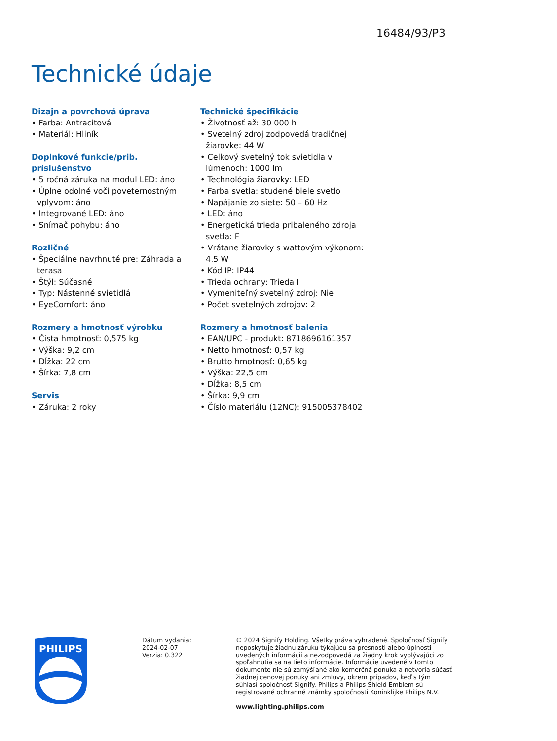16484/93/P3
Technické údaje
Dizajn a povrchová úprava
• Farba: Antracitová
• Materiál: Hliník
Doplnkové funkcie/prib. príslušenstvo
• 5 ročná záruka na modul LED: áno
• Úplne odolné voči poveternostným vplyvom: áno
• Integrované LED: áno
• Snímač pohybu: áno
Rozličné
• Špeciálne navrhnuté pre: Záhrada a terasa
• Štýl: Súčasné
• Typ: Nástenné svietidlá
• EyeComfort: áno
Rozmery a hmotnosť výrobku
• Čista hmotnosť: 0,575 kg
• Výška: 9,2 cm
• Dĺžka: 22 cm
• Šírka: 7,8 cm
Servis
• Záruka: 2 roky
Technické špecifikácie
• Životnosť až: 30 000 h
• Svetelný zdroj zodpovedá tradičnej žiarovke: 44 W
• Celkový svetelný tok svietidla v lúmenoch: 1000 lm
• Technológia žiarovky: LED
• Farba svetla: studené biele svetlo
• Napájanie zo siete: 50 – 60 Hz
• LED: áno
• Energetická trieda pribaleného zdroja svetla: F
• Vrátane žiarovky s wattovým výkonom: 4.5 W
• Kód IP: IP44
• Trieda ochrany: Trieda I
• Vymeniteľný svetelný zdroj: Nie
• Počet svetelných zdrojov: 2
Rozmery a hmotnosť balenia
• EAN/UPC - produkt: 8718696161357
• Netto hmotnosť: 0,57 kg
• Brutto hmotnosť: 0,65 kg
• Výška: 22,5 cm
• Dĺžka: 8,5 cm
• Šírka: 9,9 cm
• Číslo materiálu (12NC): 915005378402
PHILIPS
Dátum vydania:
2024-02-07
Verzia: 0.322
© 2024 Signify Holding. Všetky práva vyhradené. Spoločnosť Signify neposkytuje žiadnu záruku týkajúcu sa presnosti alebo úplnosti uvedených informácií a nezodpovedá za žiadny krok vyplývajúci zo spoľahnutia sa na tieto informácie. Informácie uvedené v tomto dokumente nie sú zamýšľané ako komerčná ponuka a netvoria súčasť žiadnej cenovej ponuky ani zmluvy, okrem prípadov, keď s tým súhlasí spoločnosť Signify. Philips a Philips Shield Emblem sú registrované ochranné známky spoločnosti Koninklijke Philips N.V.
www.lighting.philips.com